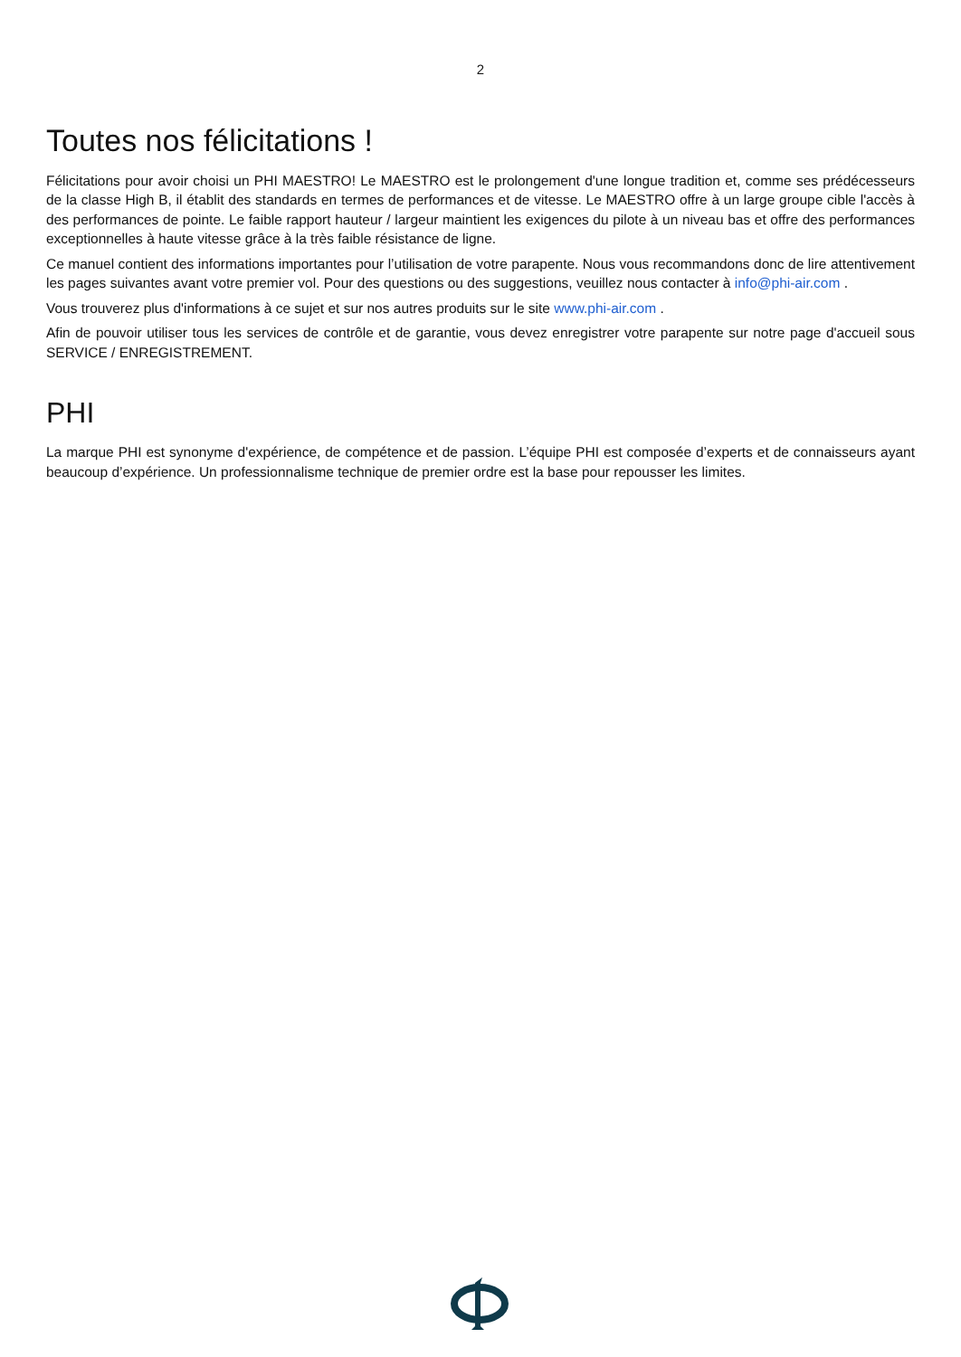2
Toutes nos félicitations !
Félicitations pour avoir choisi un PHI MAESTRO! Le MAESTRO est le prolongement d'une longue tradition et, comme ses prédécesseurs de la classe High B, il établit des standards en termes de performances et de vitesse. Le MAESTRO offre à un large groupe cible l'accès à des performances de pointe. Le faible rapport hauteur / largeur maintient les exigences du pilote à un niveau bas et offre des performances exceptionnelles à haute vitesse grâce à la très faible résistance de ligne.
Ce manuel contient des informations importantes pour l’utilisation de votre parapente. Nous vous recommandons donc de lire attentivement les pages suivantes avant votre premier vol. Pour des questions ou des suggestions, veuillez nous contacter à info@phi-air.com .
Vous trouverez plus d'informations à ce sujet et sur nos autres produits sur le site www.phi-air.com .
Afin de pouvoir utiliser tous les services de contrôle et de garantie, vous devez enregistrer votre parapente sur notre page d'accueil sous SERVICE / ENREGISTREMENT.
PHI
La marque PHI est synonyme d'expérience, de compétence et de passion. L’équipe PHI est composée d’experts et de connaisseurs ayant beaucoup d’expérience. Un professionnalisme technique de premier ordre est la base pour repousser les limites.